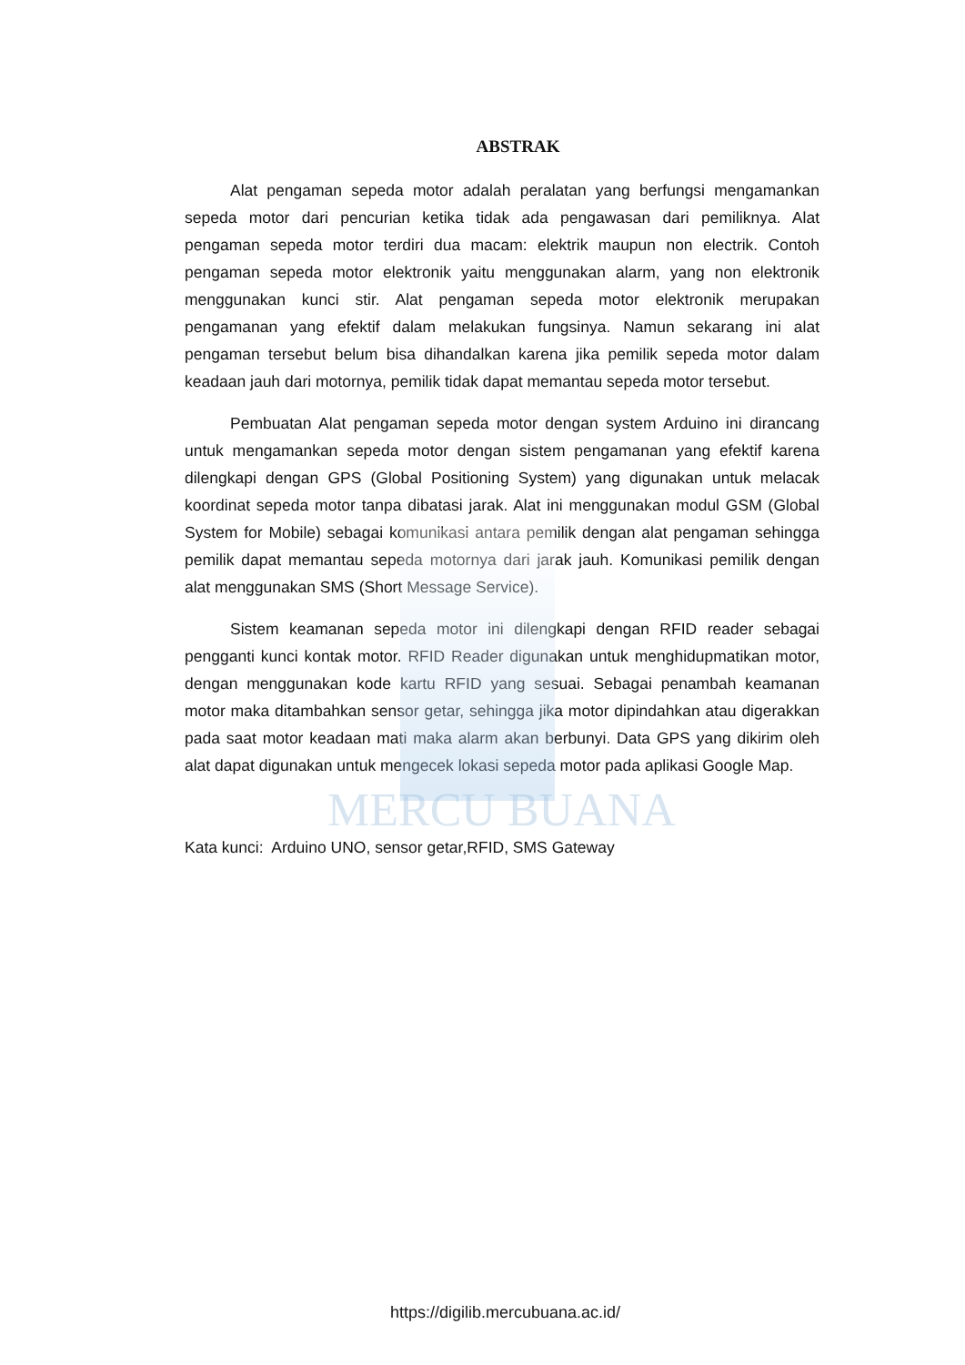MERCU BUANA
ABSTRAK
Alat pengaman sepeda motor adalah peralatan yang berfungsi mengamankan sepeda motor dari pencurian ketika tidak ada pengawasan dari pemiliknya. Alat pengaman sepeda motor terdiri dua macam: elektrik maupun non electrik. Contoh pengaman sepeda motor elektronik yaitu menggunakan alarm, yang non elektronik menggunakan kunci stir. Alat pengaman sepeda motor elektronik merupakan pengamanan yang efektif dalam melakukan fungsinya. Namun sekarang ini alat pengaman tersebut belum bisa dihandalkan karena jika pemilik sepeda motor dalam keadaan jauh dari motornya, pemilik tidak dapat memantau sepeda motor tersebut.
Pembuatan Alat pengaman sepeda motor dengan system Arduino ini dirancang untuk mengamankan sepeda motor dengan sistem pengamanan yang efektif karena dilengkapi dengan GPS (Global Positioning System) yang digunakan untuk melacak koordinat sepeda motor tanpa dibatasi jarak. Alat ini menggunakan modul GSM (Global System for Mobile) sebagai komunikasi antara pemilik dengan alat pengaman sehingga pemilik dapat memantau sepeda motornya dari jarak jauh. Komunikasi pemilik dengan alat menggunakan SMS (Short Message Service).
Sistem keamanan sepeda motor ini dilengkapi dengan RFID reader sebagai pengganti kunci kontak motor. RFID Reader digunakan untuk menghidupmatikan motor, dengan menggunakan kode kartu RFID yang sesuai. Sebagai penambah keamanan motor maka ditambahkan sensor getar, sehingga jika motor dipindahkan atau digerakkan pada saat motor keadaan mati maka alarm akan berbunyi. Data GPS yang dikirim oleh alat dapat digunakan untuk mengecek lokasi sepeda motor pada aplikasi Google Map.
Kata kunci: Arduino UNO, sensor getar,RFID, SMS Gateway
https://digilib.mercubuana.ac.id/